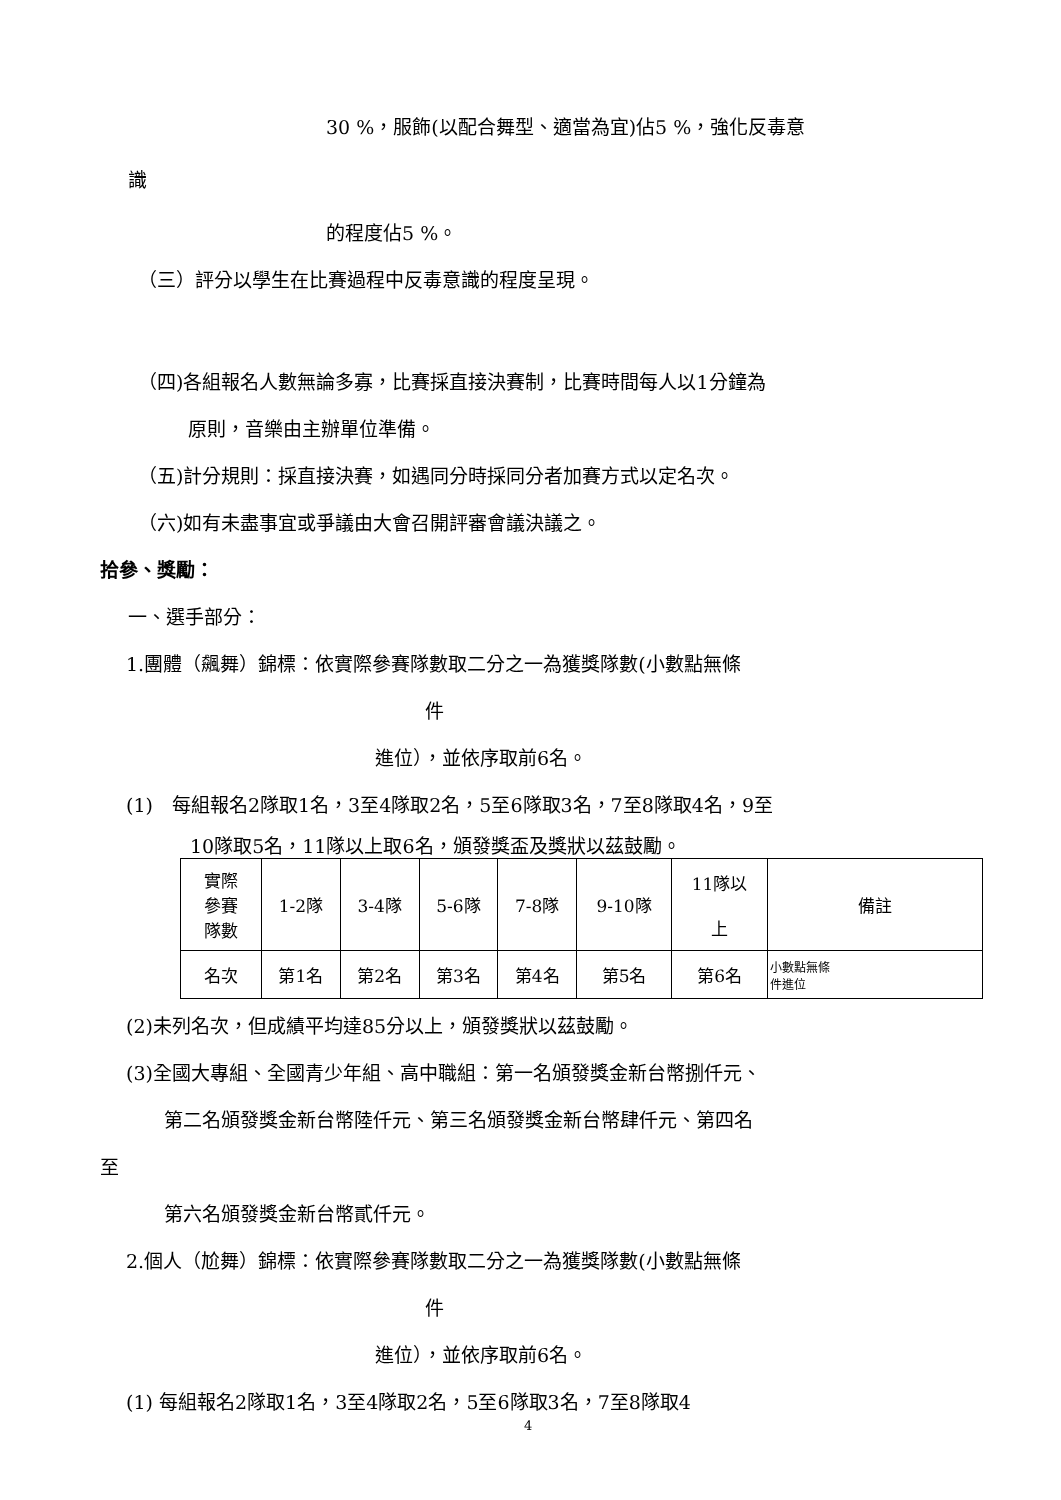30 %，服飾(以配合舞型、適當為宜)佔5 %，強化反毒意
識
的程度佔5 %。
（三）評分以學生在比賽過程中反毒意識的程度呈現。
（四)各組報名人數無論多寡，比賽採直接決賽制，比賽時間每人以1分鐘為
原則，音樂由主辦單位準備。
（五)計分規則：採直接決賽，如遇同分時採同分者加賽方式以定名次。
（六)如有未盡事宜或爭議由大會召開評審會議決議之。
拾參、獎勵：
一、選手部分：
1.團體（飆舞）錦標：依實際參賽隊數取二分之一為獲獎隊數(小數點無條
件
進位），並依序取前6名。
(1)　每組報名2隊取1名，3至4隊取2名，5至6隊取3名，7至8隊取4名，9至
10隊取5名，11隊以上取6名，頒發獎盃及獎狀以茲鼓勵。
| 實際 參賽 隊數 | 1-2隊 | 3-4隊 | 5-6隊 | 7-8隊 | 9-10隊 | 11隊以 上 | 備註 |
| 名次 | 第1名 | 第2名 | 第3名 | 第4名 | 第5名 | 第6名 | 小數點無條 件進位 |
(2)未列名次，但成績平均達85分以上，頒發獎狀以茲鼓勵。
(3)全國大專組、全國青少年組、高中職組：第一名頒發獎金新台幣捌仟元、
第二名頒發獎金新台幣陸仟元、第三名頒發獎金新台幣肆仟元、第四名
至
第六名頒發獎金新台幣貳仟元。
2.個人（尬舞）錦標：依實際參賽隊數取二分之一為獲獎隊數(小數點無條
件
進位），並依序取前6名。
(1) 每組報名2隊取1名，3至4隊取2名，5至6隊取3名，7至8隊取4
4